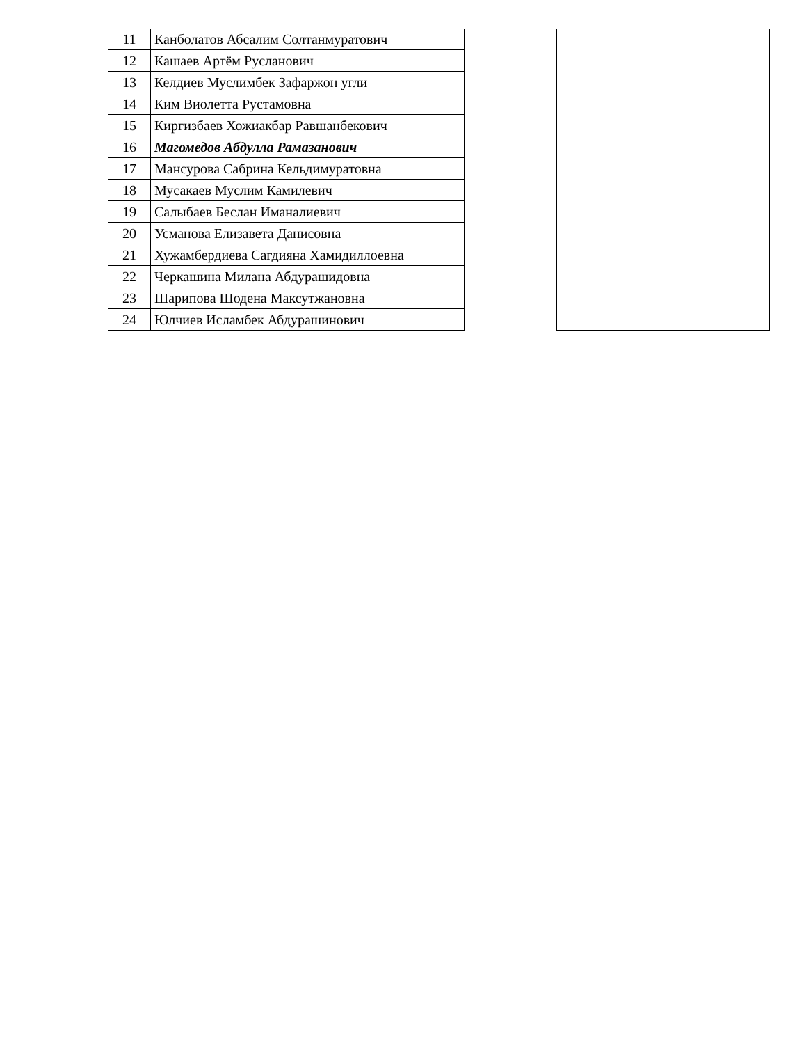| 11 | Канболатов Абсалим Солтанмуратович | | |
| 12 | Кашаев Артём Русланович | | |
| 13 | Келдиев Муслимбек Зафаржон угли | | |
| 14 | Ким Виолетта Рустамовна | | |
| 15 | Киргизбаев Хожиакбар Равшанбекович | | |
| 16 | Магомедов Абдулла Рамазанович | | |
| 17 | Мансурова Сабрина Кельдимуратовна | | |
| 18 | Мусакаев Муслим Камилевич | | |
| 19 | Салыбаев Беслан Иманалиевич | | |
| 20 | Усманова Елизавета Данисовна | | |
| 21 | Хужамбердиева Сагдияна Хамидиллоевна | | |
| 22 | Черкашина Милана Абдурашидовна | | |
| 23 | Шарипова Шодена Максутжановна | | |
| 24 | Юлчиев Исламбек Абдурашинович | | |